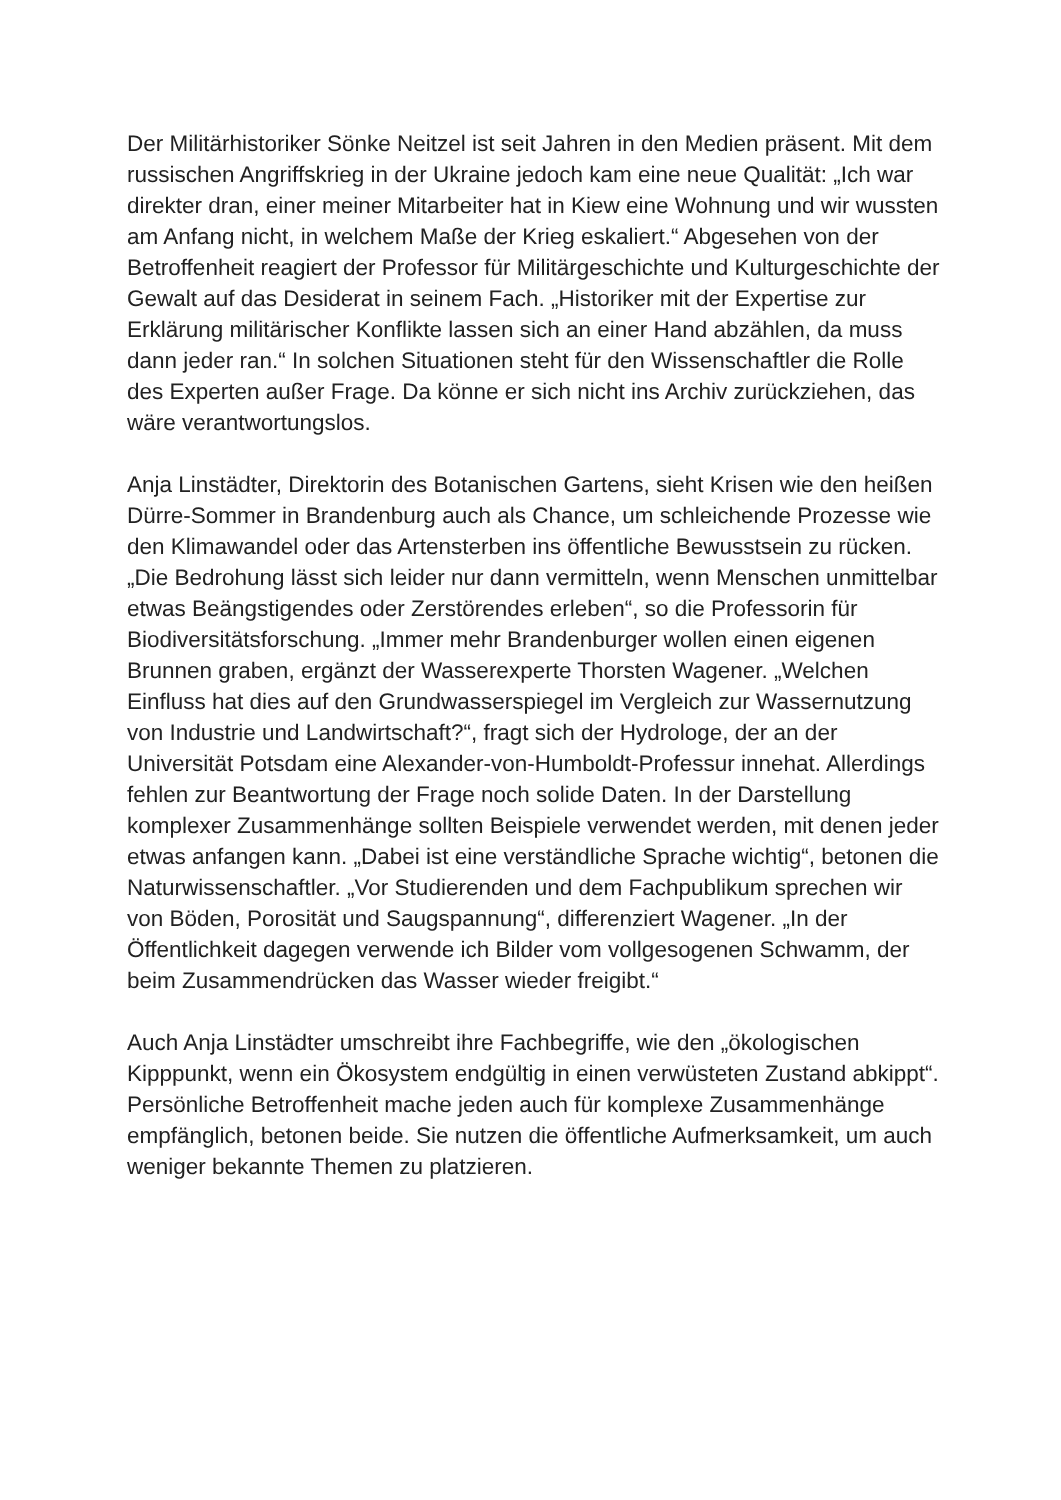Der Militärhistoriker Sönke Neitzel ist seit Jahren in den Medien präsent. Mit dem russischen Angriffskrieg in der Ukraine jedoch kam eine neue Qualität: „Ich war direkter dran, einer meiner Mitarbeiter hat in Kiew eine Wohnung und wir wussten am Anfang nicht, in welchem Maße der Krieg eskaliert.“ Abgesehen von der Betroffenheit reagiert der Professor für Militärgeschichte und Kulturgeschichte der Gewalt auf das Desiderat in seinem Fach. „Historiker mit der Expertise zur Erklärung militärischer Konflikte lassen sich an einer Hand abzählen, da muss dann jeder ran.“ In solchen Situationen steht für den Wissenschaftler die Rolle des Experten außer Frage. Da könne er sich nicht ins Archiv zurückziehen, das wäre verantwortungslos.
Anja Linstädter, Direktorin des Botanischen Gartens, sieht Krisen wie den heißen Dürre-Sommer in Brandenburg auch als Chance, um schleichende Prozesse wie den Klimawandel oder das Artensterben ins öffentliche Bewusstsein zu rücken. „Die Bedrohung lässt sich leider nur dann vermitteln, wenn Menschen unmittelbar etwas Beängstigendes oder Zerstörendes erleben“, so die Professorin für Biodiversitätsforschung. „Immer mehr Brandenburger wollen einen eigenen Brunnen graben, ergänzt der Wasserexperte Thorsten Wagener. „Welchen Einfluss hat dies auf den Grundwasserspiegel im Vergleich zur Wassernutzung von Industrie und Landwirtschaft?“, fragt sich der Hydrologe, der an der Universität Potsdam eine Alexander-von-Humboldt-Professur innehat. Allerdings fehlen zur Beantwortung der Frage noch solide Daten. In der Darstellung komplexer Zusammenhänge sollten Beispiele verwendet werden, mit denen jeder etwas anfangen kann. „Dabei ist eine verständliche Sprache wichtig“, betonen die Naturwissenschaftler. „Vor Studierenden und dem Fachpublikum sprechen wir von Böden, Porosität und Saugspannung“, differenziert Wagener. „In der Öffentlichkeit dagegen verwende ich Bilder vom vollgesogenen Schwamm, der beim Zusammendrücken das Wasser wieder freigibt.“
Auch Anja Linstädter umschreibt ihre Fachbegriffe, wie den „ökologischen Kipppunkt, wenn ein Ökosystem endgültig in einen verwüsteten Zustand abkippt“. Persönliche Betroffenheit mache jeden auch für komplexe Zusammenhänge empfänglich, betonen beide. Sie nutzen die öffentliche Aufmerksamkeit, um auch weniger bekannte Themen zu platzieren.